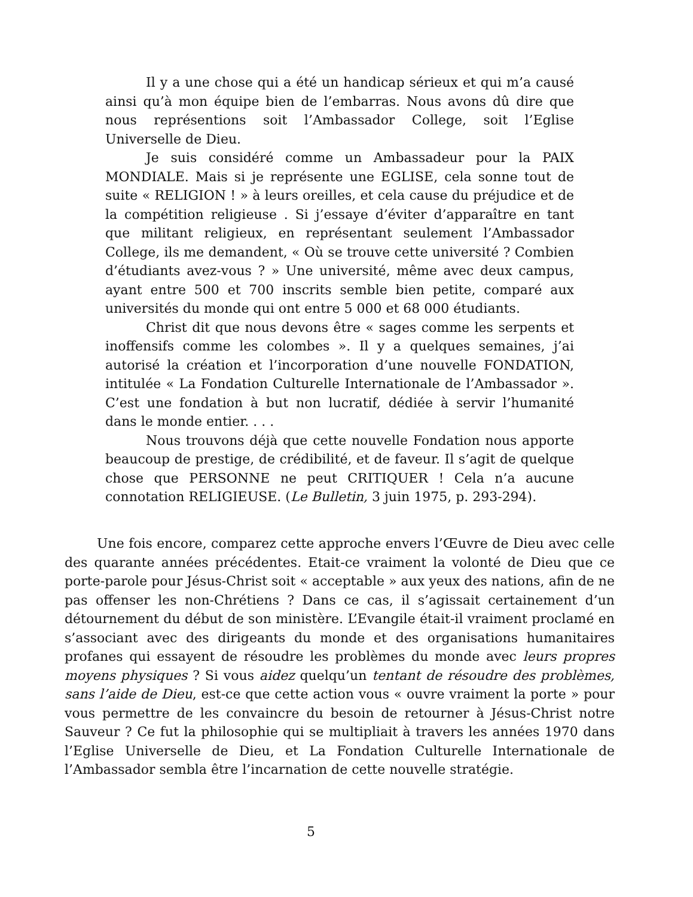Il y a une chose qui a été un handicap sérieux et qui m’a causé ainsi qu’à mon équipe bien de l’embarras. Nous avons dû dire que nous représentions soit l’Ambassador College, soit l’Eglise Universelle de Dieu.
Je suis considéré comme un Ambassadeur pour la PAIX MONDIALE. Mais si je représente une EGLISE, cela sonne tout de suite « RELIGION ! » à leurs oreilles, et cela cause du préjudice et de la compétition religieuse . Si j’essaye d’éviter d’apparaître en tant que militant religieux, en représentant seulement l’Ambassador College, ils me demandent, « Où se trouve cette université ? Combien d’étudiants avez-vous ? » Une université, même avec deux campus, ayant entre 500 et 700 inscrits semble bien petite, comparé aux universités du monde qui ont entre 5 000 et 68 000 étudiants.
Christ dit que nous devons être « sages comme les serpents et inoffensifs comme les colombes ». Il y a quelques semaines, j’ai autorisé la création et l’incorporation d’une nouvelle FONDATION, intitulée « La Fondation Culturelle Internationale de l’Ambassador ». C’est une fondation à but non lucratif, dédiée à servir l’humanité dans le monde entier. . . .
Nous trouvons déjà que cette nouvelle Fondation nous apporte beaucoup de prestige, de crédibilité, et de faveur. Il s’agit de quelque chose que PERSONNE ne peut CRITIQUER ! Cela n’a aucune connotation RELIGIEUSE. (Le Bulletin, 3 juin 1975, p. 293-294).
Une fois encore, comparez cette approche envers l’Œuvre de Dieu avec celle des quarante années précédentes. Etait-ce vraiment la volonté de Dieu que ce porte-parole pour Jésus-Christ soit « acceptable » aux yeux des nations, afin de ne pas offenser les non-Chrétiens ? Dans ce cas, il s’agissait certainement d’un détournement du début de son ministère. L’Evangile était-il vraiment proclamé en s’associant avec des dirigeants du monde et des organisations humanitaires profanes qui essayent de résoudre les problèmes du monde avec leurs propres moyens physiques ? Si vous aidez quelqu’un tentant de résoudre des problèmes, sans l’aide de Dieu, est-ce que cette action vous « ouvre vraiment la porte » pour vous permettre de les convaincre du besoin de retourner à Jésus-Christ notre Sauveur ? Ce fut la philosophie qui se multipliait à travers les années 1970 dans l’Eglise Universelle de Dieu, et La Fondation Culturelle Internationale de l’Ambassador sembla être l’incarnation de cette nouvelle stratégie.
5